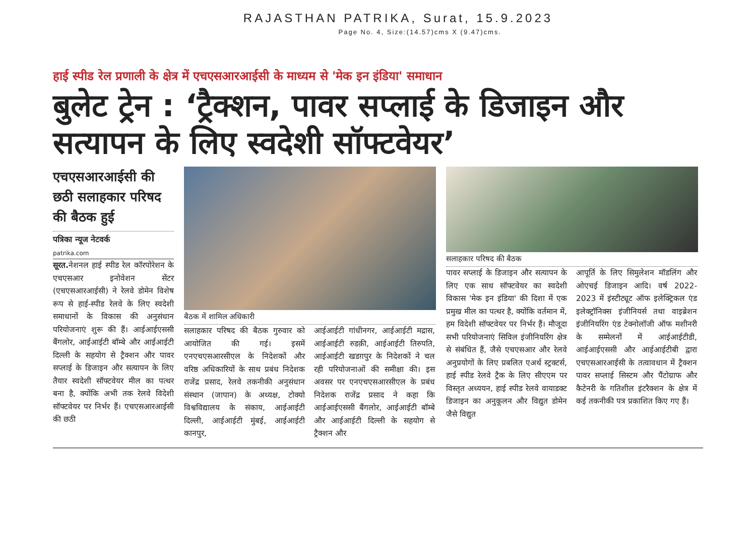RAJASTHAN PATRIKA, Surat, 15.9.2023
Page No. 4, Size:(14.57)cms X (9.47)cms.
हाई स्पीड रेल प्रणाली के क्षेत्र में एचएसआरआईसी के माध्यम से 'मेक इन इंडिया' समाधान
बुलेट ट्रेन : ‘ट्रैक्शन, पावर सप्लाई के डिजाइन और सत्यापन के लिए स्वदेशी सॉफ्टवेयर’
एचएसआरआईसी की छठी सलाहकार परिषद की बैठक हुई
पत्रिका न्यूज नेटवर्क
patrika.com
सूरत. नेशनल हाई स्पीड रेल कॉरपोरेशन के एचएसआर इनोवेशन सेंटर (एचएसआरआईसी) ने रेलवे डोमेन विशेष रूप से हाई-स्पीड रेलवे के लिए स्वदेशी समाधानों के विकास की अनुसंधान परियोजनाएं शुरू की हैं। आईआईएससी बैंगलोर, आईआईटी बॉम्बे और आईआईटी दिल्ली के सहयोग से ट्रैक्शन और पावर सप्लाई के डिजाइन और सत्यापन के लिए तैयार स्वदेशी सॉफ्टवेयर मील का पत्थर बना है, क्योंकि अभी तक रेलवे विदेशी सॉफ्टवेयर पर निर्भर हैं। एचएसआरआईसी की छठी
बैठक में शामिल अधिकारी
सलाहकार परिषद की बैठक गुरुवार को आयोजित की गई। इसमें एनएचएसआरसीएल के निदेशकों और वरिष्ठ अधिकारियों के साथ प्रबंध निदेशक राजेंद्र प्रसाद, रेलवे तकनीकी अनुसंधान संस्थान (जापान) के अध्यक्ष, टोक्यो विश्वविद्यालय के संकाय, आईआईटी दिल्ली, आईआईटी मुंबई, आईआईटी कानपुर,
आईआईटी गांधीनगर, आईआईटी मद्रास, आईआईटी रुडक़ी, आईआईटी तिरुपति, आईआईटी खडग़पुर के निदेशकों ने चल रही परियोजनाओं की समीक्षा की। इस अवसर पर एनएचएसआरसीएल के प्रबंध निदेशक राजेंद्र प्रसाद ने कहा कि आईआईएससी बैंगलोर, आईआईटी बॉम्बे और आईआईटी दिल्ली के सहयोग से ट्रैक्शन और
सलाहकार परिषद की बैठक
पावर सप्लाई के डिजाइन और सत्यापन के लिए एक साथ सॉफ्टवेयर का स्वदेशी विकास 'मेक इन इंडिया' की दिशा में एक प्रमुख मील का पत्थर है, क्योंकि वर्तमान में, हम विदेशी सॉफ्टवेयर पर निर्भर हैं। मौजूदा सभी परियोजनाएं सिविल इंजीनियरिंग क्षेत्र से संबंधित हैं, जैसे एचएसआर और रेलवे अनुप्रयोगों के लिए प्रबलित एअर्थ स्ट्रक्टर्स, हाई स्पीड रेलवे ट्रैक के लिए सीएएम पर विस्तृत अध्ययन, हाई स्पीड रेलवे वायाडक्ट डिजाइन का अनुकूलन और विद्युत डोमेन जैसे विद्युत
आपूर्ति के लिए सिमुलेशन मॉडलिंग और ओएचई डिजाइन आदि। वर्ष 2022-2023 में इंस्टीट्यूट ऑफ इलेक्ट्रिकल एंड इलेक्ट्रॉनिक्स इंजीनियर्स तथा वाइब्रेशन इंजीनियरिंग एंड टेक्नोलॉजी ऑफ मशीनरी के सम्मेलनों में आईआईटीडी, आईआईएससी और आईआईटीबी द्वारा एचएसआरआईसी के तत्वावधान में ट्रैक्शन पावर सप्लाई सिस्टम और पैंटोग्राफ और कैटेनरी के गतिशील इंटरैक्शन के क्षेत्र में कई तकनीकी पत्र प्रकाशित किए गए हैं।